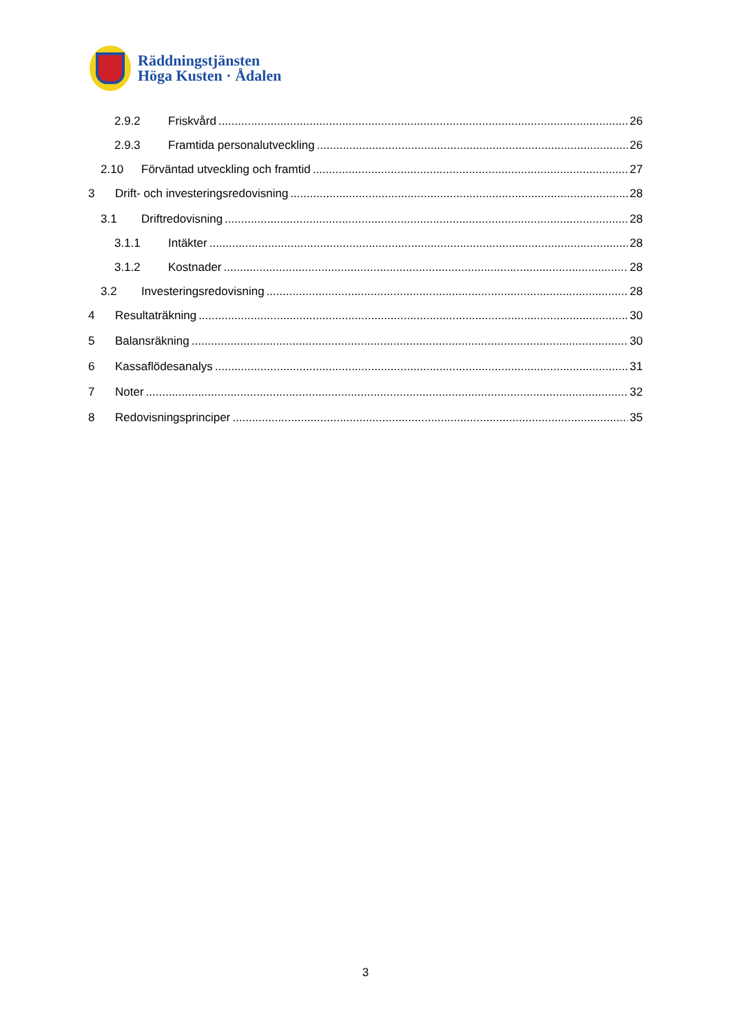Räddningstjänsten
Höga Kusten · Ådalen
2.9.2 Friskvård 26
2.9.3 Framtida personalutveckling 26
2.10 Förväntad utveckling och framtid 27
3 Drift- och investeringsredovisning 28
3.1 Driftredovisning 28
3.1.1 Intäkter 28
3.1.2 Kostnader 28
3.2 Investeringsredovisning 28
4 Resultaträkning 30
5 Balansräkning 30
6 Kassaflödesanalys 31
7 Noter 32
8 Redovisningsprinciper 35
3